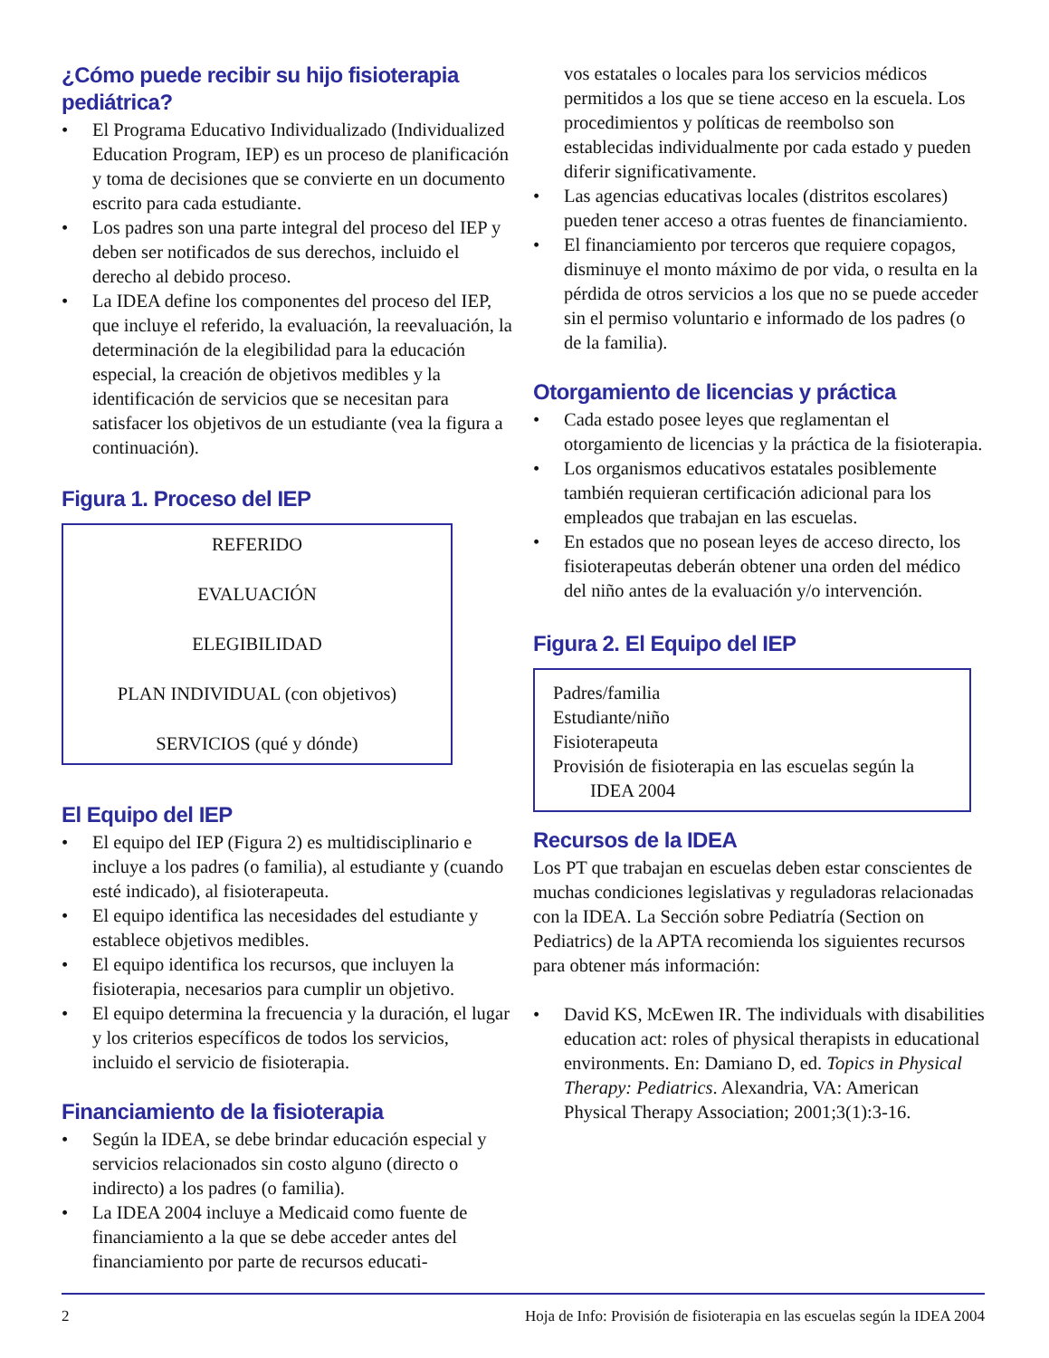¿Cómo puede recibir su hijo fisioterapia pediátrica?
• El Programa Educativo Individualizado (Individualized Education Program, IEP) es un proceso de planificación y toma de decisiones que se convierte en un documento escrito para cada estudiante.
• Los padres son una parte integral del proceso del IEP y deben ser notificados de sus derechos, incluido el derecho al debido proceso.
• La IDEA define los componentes del proceso del IEP, que incluye el referido, la evaluación, la reevaluación, la determinación de la elegibilidad para la educación especial, la creación de objetivos medibles y la identificación de servicios que se necesitan para satisfacer los objetivos de un estudiante (vea la figura a continuación).
Figura 1. Proceso del IEP
REFERIDO
EVALUACIÓN
ELEGIBILIDAD
PLAN INDIVIDUAL (con objetivos)
SERVICIOS (qué y dónde)
El Equipo del IEP
• El equipo del IEP (Figura 2) es multidisciplinario e incluye a los padres (o familia), al estudiante y (cuando esté indicado), al fisioterapeuta.
• El equipo identifica las necesidades del estudiante y establece objetivos medibles.
• El equipo identifica los recursos, que incluyen la fisioterapia, necesarios para cumplir un objetivo.
• El equipo determina la frecuencia y la duración, el lugar y los criterios específicos de todos los servicios, incluido el servicio de fisioterapia.
Financiamiento de la fisioterapia
• Según la IDEA, se debe brindar educación especial y servicios relacionados sin costo alguno (directo o indirecto) a los padres (o familia).
• La IDEA 2004 incluye a Medicaid como fuente de financiamiento a la que se debe acceder antes del financiamiento por parte de recursos educati-
vos estatales o locales para los servicios médicos permitidos a los que se tiene acceso en la escuela. Los procedimientos y políticas de reembolso son establecidas individualmente por cada estado y pueden diferir significativamente.
• Las agencias educativas locales (distritos escolares) pueden tener acceso a otras fuentes de financiamiento.
• El financiamiento por terceros que requiere copagos, disminuye el monto máximo de por vida, o resulta en la pérdida de otros servicios a los que no se puede acceder sin el permiso voluntario e informado de los padres (o de la familia).
Otorgamiento de licencias y práctica
• Cada estado posee leyes que reglamentan el otorgamiento de licencias y la práctica de la fisioterapia.
• Los organismos educativos estatales posiblemente también requieran certificación adicional para los empleados que trabajan en las escuelas.
• En estados que no posean leyes de acceso directo, los fisioterapeutas deberán obtener una orden del médico del niño antes de la evaluación y/o intervención.
Figura 2. El Equipo del IEP
Padres/familia
Estudiante/niño
Fisioterapeuta
Provisión de fisioterapia en las escuelas según la
IDEA 2004
Recursos de la IDEA
Los PT que trabajan en escuelas deben estar conscientes de muchas condiciones legislativas y reguladoras relacionadas con la IDEA. La Sección sobre Pediatría (Section on Pediatrics) de la APTA recomienda los siguientes recursos para obtener más información:
• David KS, McEwen IR. The individuals with disabilities education act: roles of physical therapists in educational environments. En: Damiano D, ed. Topics in Physical Therapy: Pediatrics. Alexandria, VA: American Physical Therapy Association; 2001;3(1):3-16.
2 Hoja de Info: Provisión de fisioterapia en las escuelas según la IDEA 2004